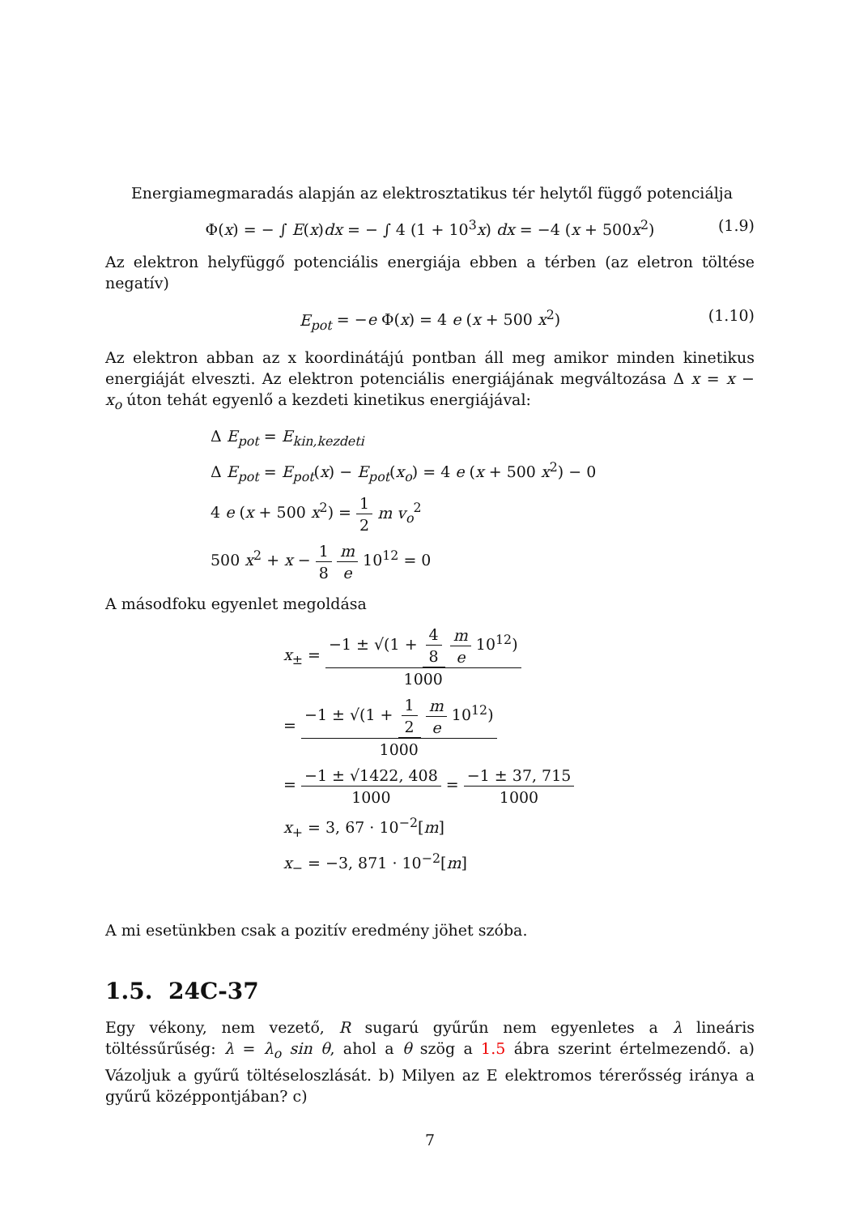Energiamegmaradás alapján az elektrosztatikus tér helytől függő potenciálja
Φ(x) = − ∫ E(x)dx = − ∫ 4 (1 + 10<sup>3</sup>x) dx = −4 (x + 500x<sup>2</sup>) (1.9)
Az elektron helyfüggő potenciális energiája ebben a térben (az eletron töltése negatív)
E<sub>pot</sub> = −e Φ(x) = 4 e (x + 500 x<sup>2</sup>) (1.10)
Az elektron abban az x koordinátájú pontban áll meg amikor minden kinetikus energiáját elveszti. Az elektron potenciális energiájának megváltozása Δ x = x − x<sub>o</sub> úton tehát egyenlő a kezdeti kinetikus energiájával:
Δ E<sub>pot</sub> = E<sub>kin,kezdeti</sub>
Δ E<sub>pot</sub> = E<sub>pot</sub>(x) − E<sub>pot</sub>(x<sub>o</sub>) = 4 e (x + 500 x<sup>2</sup>) − 0
4 e (x + 500 x<sup>2</sup>) = 1 2 m v<sub>o</sub><sup>2</sup>
500 x<sup>2</sup> + x − 1 8 m e 10<sup>12</sup> = 0
A másodfoku egyenlet megoldása
x<sub>±</sub> = −1 ± √(1 + 4 8 m e 10<sup>12</sup>) 1000
= −1 ± √(1 + 1 2 m e 10<sup>12</sup>) 1000
= −1 ± √1422, 408 1000 = −1 ± 37, 715 1000
x<sub>+</sub> = 3, 67 · 10<sup>−2</sup>[m]
x<sub>−</sub> = −3, 871 · 10<sup>−2</sup>[m]
A mi esetünkben csak a pozitív eredmény jöhet szóba.
1.5. 24C-37
Egy vékony, nem vezető, R sugarú gyűrűn nem egyenletes a λ lineáris töltéssűrűség: λ = λ<sub>o</sub> sin θ, ahol a θ szög a 1.5 ábra szerint értelmezendő. a) Vázoljuk a gyűrű töltéseloszlását. b) Milyen az E elektromos térerősség iránya a gyűrű középpontjában? c)
7